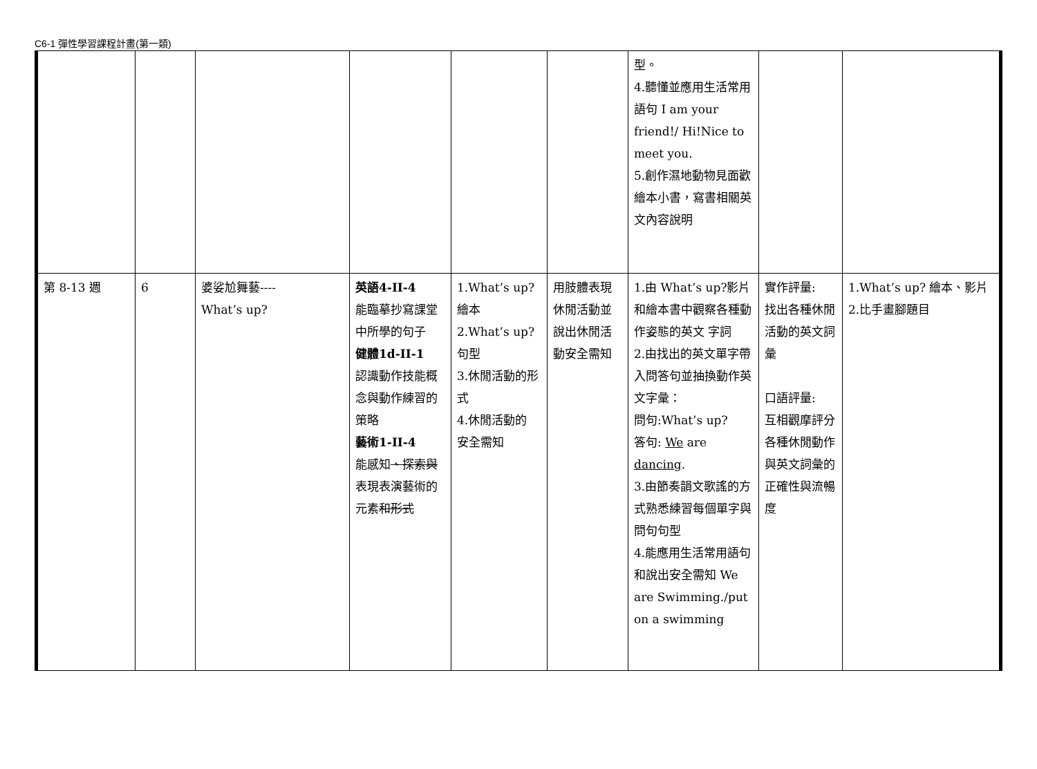C6-1 彈性學習課程計畫(第一類)
| | | | | | | 型。 4.聽懂並應用生活常用語句 I am your friend!/ Hi!Nice to meet you. 5.創作濕地動物見面歡繪本小書，寫書相關英文內容說明 | | |
| 第 8-13 週 | 6 | 婆娑尬舞藝---- What’s up? | 英語4-II-4 能臨摹抄寫課堂中所學的句子 健體1d-II-1 認識動作技能概念與動作練習的策略 藝術1-II-4 能感知 、探索與 表現表演藝術的元素 和形式 | 1.What’s up? 繪本 2.What’s up? 句型 3.休閒活動的形式 4.休閒活動的 安全需知 | 用肢體表現休閒活動並說出休閒活動安全需知 | 1.由 What’s up?影片和繪本書中觀察各種動作姿態的英文 字詞 2.由找出的英文單字帶入問答句並抽換動作英文字彙： 問句:What’s up? 答句: We are dancing . 3.由節奏韻文歌謠的方式熟悉練習每個單字與問句句型 4.能應用生活常用語句和說出安全需知 We are Swimming./put on a swimming | 實作評量: 找出各種休閒活動的英文詞彙 口語評量: 互相觀摩評分各種休閒動作與英文詞彙的正確性與流暢度 | 1.What’s up? 繪本、影片 2.比手畫腳題目 |